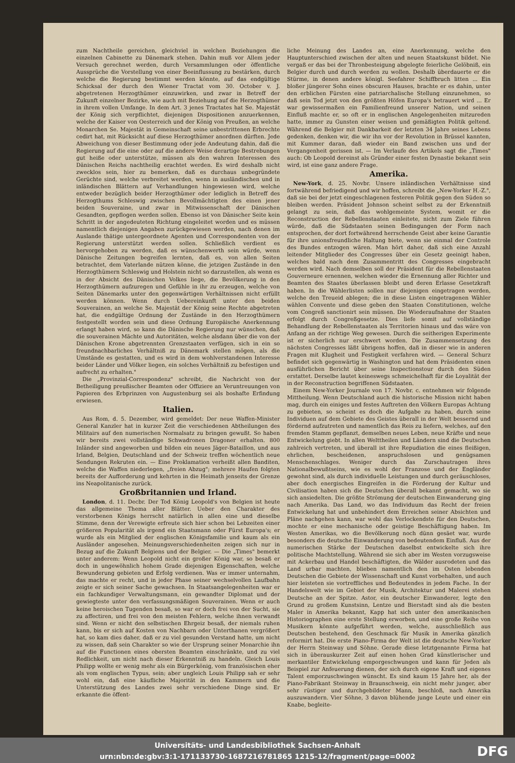zum Nachtheile gereichen, gleichviel in welchen Beziehungen die einzelnen Cabinette zu Dänemark stehen. Dahin muß vor Allem jeder Versuch gerechnet werden, durch Versammlungen oder öffentliche Aussprüche die Vorstellung von einer Beeinflussung zu bestärken, durch welche die Regierung bestimmt werden könnte, auf das endgültige Schicksal der durch den Wiener Tractat vom 30. October v. J. abgetretenen Herzogthümer einzuwirken, und zwar in Betreff der Zukunft einzelner Bezirke, wie auch mit Beziehung auf die Herzogthümer in ihrem vollen Umfange. In dem Art. 3 jenes Tractates hat Se. Majestät der König sich verpflichtet, diejenigen Dispositionen anzuerkennen, welche der Kaiser von Oesterreich und der König von Preußen, an welche Monarchen Se. Majestät in Gemeinschaft seine unbestrittenen Erbrechte cedirt hat, mit Rücksicht auf diese Herzogthümer anordnen dürften. Jede Abweichung von dieser Bestimmung oder jede Andeutung dahin, daß die Regierung auf die eine oder auf die andere Weise derartige Bestrebungen gut heiße oder unterstütze, müssen als den wahren Interessen des Dänischen Reichs nachtheilig erachtet werden. Es wird deshalb nicht zwecklos sein, hier zu bemerken, daß es durchaus unbegründete Gerüchte sind, welche verbreitet werden, wenn in ausländischen und in inländischen Blättern auf Verhandlungen hingewiesen wird, welche entweder bezüglich beider Herzogthümer oder lediglich in Betreff des Herzogthums Schleswig zwischen Bevollmächtigten des einen jener beiden Souveraine, und zwar in Mitwissenschaft der Dänischen Gesandten, gepflogen werden sollen. Ebenso ist von Dänischer Seite kein Schritt in der angedeuteten Richtung eingeleitet worden und es müssen namentlich diejenigen Angaben zurückgewiesen werden, nach denen im Auslande thätige untergeordnete Agenten und Correspondenten von der Regierung unterstützt werden sollen. Schließlich verdient es hervorgehoben zu werden, daß es wünschenwerth sein würde, wenn Dänische Zeitungen begreifen lernten, daß es, von allen Seiten betrachtet, dem Vaterlande nützen könne, die jetzigen Zustände in den Herzogthümern Schleswig und Holstein nicht so darzustellen, als wenn es in der Absicht des Dänischen Volkes liege, die Bevölkerung in den Herzogthümern aufzuregen und Gefühle in ihr zu erzeugen, welche von Seiten Dänemarks unter den gegenwärtigen Verhältnissen nicht erfüllt werden können. Wenn durch Uebereinkunft unter den beiden Souverainen, an welche Se. Majestät der König seine Rechte abgetreten hat, die endgültige Ordnung der Zustände in den Herzogthümern festgestellt worden sein und diese Ordnung Europäische Anerkennung erlangt haben wird, so kann die Dänische Regierung nur wünschen, daß die souverainen Mächte und Autoritäten, welche alsdann über die von der Dänischen Krone abgetrennten Grenzstaaten verfügen, sich in ein so freundnachbarliches Verhältniß zu Dänemark stellen mögen, als die Umstände es gestatten, und es wird in dem wohlverstandenen Interesse beider Länder und Völker liegen, ein solches Verhältniß zu befestigen und aufrecht zu erhalten."
Die „Provinzial-Correspondenz" schreibt, die Nachricht von der Betheiligung preußischer Beamten oder Offiziere an Veruntreuungen von Papieren des Erbprinzen von Augustenburg sei als boshafte Erfindung erwiesen.
Italien.
Aus Rom, d. 5. Dezember, wird gemeldet: Der neue Waffen-Minister General Kanzler hat in kurzer Zeit die verschiedenen Abtheilungen des Militairs auf den numerischen Normalsatz zu bringen gewußt. So haben wir bereits zwei vollständige Schwadronen Dragoner erhalten. 800 Inländer sind angeworben und bilden ein neues Jäger-Bataillon, und aus Irland, Belgien, Deutschland und der Schweiz treffen wöchentlich neue Sendungen Rekruten ein. — Eine Proklamation verheißt allen Banditen, welche die Waffen niederlegen, „freien Abzug"; mehrere Haufen folgten bereits der Aufforderung und kehrten in die Heimath jenseits der Grenze ins Neapolitanische zurück.
Großbritannien und Irland.
London, d. 11. Decbr. Der Tod König Leopold's von Belgien ist heute das allgemeine Thema aller Blätter. Ueber den Charakter des verstorbenen Königs herrscht natürlich in allen eine und dieselbe Stimme, denn der Verewigte erfreute sich hier schon bei Lebzeiten einer größeren Popularität als irgend ein Staatsmann oder Fürst Europa's; er wurde als ein Mitglied der englischen Königsfamilie und kaum als ein Ausländer angesehen. Meinungsverschiedenheiten zeigen sich nur in Bezug auf die Zukunft Belgiens und der Belgier. — Die „Times" bemerkt unter anderem: Wenn Leopold nicht ein großer König war, so besaß er doch in ungewöhnlich hohem Grade diejenigen Eigenschaften, welche Bewunderung gebieten und Erfolg verdienen. Was er immer unternahm, das machte er recht, und in jeder Phase seiner wechselvollen Laufbahn zeigte er sich seiner Sache gewachsen. In Staatsangelegenheiten war er ein fachkundiger Verwaltungsmann, ein gewandter Diplomat und der gewiegteste unter den verfassungsmäßigen Souverainen. Wenn er auch keine heroischen Tugenden besaß, so war er doch frei von der Sucht, sie zu affectiren, und frei von den meisten Fehlern, welche ihnen verwandt sind. Wenn er nicht den selbstischen Ehrgeiz besaß, der niemals ruhen kann, bis er sich auf Kosten von Nachbarn oder Unterthanen vergrößert hat, so kam dies daher, daß er zu viel gesunden Verstand hatte, um nicht zu wissen, daß sein Charakter so wie der Ursprung seiner Monarchie ihn auf die Functionen eines obersten Beamten einschränkte, und zu viel Redlichkeit, um nicht nach dieser Erkenntniß zu handeln. Gleich Louis Philipp wollte er wenig mehr als ein Bürgerkönig, vom französischen eher als vom englischen Typus, sein; aber ungleich Louis Philipp sah er sehr wohl ein, daß eine käufliche Majorität in den Kammern und die Unterstützung des Landes zwei sehr verschiedene Dinge sind. Er erkannte die öffent-
liche Meinung des Landes an, eine Anerkennung, welche den Hauptunterschied zwischen der alten und neuen Staatskunst bildet. Nie vergaß er das bei der Thronbesteigung abgelegte feierliche Gelöbniß, ein Belgier durch und durch werden zu wollen. Deshalb überdauerte er die Stürme, in denen andere königl. Seefahrer Schiffbruch litten ... Ein bloßer jüngerer Sohn eines obscuren Hauses, brachte er es dahin, unter den erblichen Fürsten eine patriarchalische Stellung einzunehmen, so daß sein Tod jetzt von den größten Höfen Europa's betrauert wird ... Er war gewissermaßen ein Familienfreund unserer Nation, und seinen Einfluß machte er, so oft er in englischen Angelegenheiten mitzureden hatte, immer zu Gunsten einer weisen und gemäßigten Politik geltend. Während die Belgier mit Dankbarkeit der letzten 34 Jahre seines Lebens gedenken, denken wir, die wir ihn vor der Revolution in Brüssel kannten, mit Kummer daran, daß wieder ein Band zwischen uns und der Vergangenheit gerissen ist. — Im Verlaufe des Artikels sagt die „Times" auch: Ob Leopold dereinst als Gründer einer festen Dynastie bekannt sein wird, ist eine ganz andere Frage.
Amerika.
New-York, d. 25. Novbr. Unsere inländischen Verhältnisse sind fortwährend befriedigend und wir hoffen, schreibt die „New-Yorker H.-Z.", daß sie bei der jetzt eingeschlagenen festeren Politik gegen den Süden so bleiben werden. Präsident Johnson scheint selbst zu der Erkenntniß gelangt zu sein, daß das wohlgemeinte System, womit er die Reconstruction der Rebellenstaaten einleitete, nicht zum Ziele führen würde, daß die Südstaaten seinen Bedingungen der Form nach entsprochen, der dort fortwährend herrschende Geist aber keine Garantie für ihre unionsfreundliche Haltung biete, wenn sie einmal der Controle des Bundes entzogen wären. Man hört daher, daß sich eine Anzahl leitender Mitglieder des Congresses über ein Gesetz geeinigt haben, welches bald nach dem Zusammentritt des Congresses eingebracht werden wird. Nach demselben soll der Präsident für die Rebellenstaaten Gouverneure ernennen, welchen wieder die Ernennung aller Richter und Beamten des Staates überlassen bleibt und deren Erlasse Gesetzkraft haben. In die Wählerlisten sollen nur diejenigen eingetragen werden, welche den Treueid ablegen; die in diese Listen eingetragenen Wähler wählen Convente und diese geben den Staaten Constitutionen, welche vom Congreß sanctionirt sein müssen. Die Wiederaufnahme der Staaten erfolgt durch Congreßgesetze. Dies liefe somit auf vollständige Behandlung der Rebellenstaaten als Territorien hinaus und das wäre von Anfang an der richtige Weg gewesen. Durch die seitherigen Experimente ist er sicherlich nur erschwert worden. Die Zusammensetzung des nächsten Congresses läßt übrigens hoffen, daß in dieser wie in anderen Fragen mit Klugheit und Festigkeit verfahren wird. — General Schurz befindet sich gegenwärtig in Washington und hat dem Präsidenten einen ausführlichen Bericht über seine Inspectionstour durch den Süden erstattet. Derselbe lautet keineswegs schmeichelhaft für die Loyalität der in der Reconstruction begriffenen Südstaaten.
Einem New-Yorker Journale von 17. Novbr. c. entnehmen wir folgende Mittheilung. Wenn Deutschland auch die historische Mission nicht haben mag, durch ein einiges und festes Auftreten den Völkern Europas Achtung zu gebieten, so scheint es doch die Aufgabe zu haben, durch seine Individuen auf dem Gebiete des Geistes überall in der Welt bessernd und fördernd aufzutreten und namentlich das Reis zu liefern, welches, auf den fremden Stamm gepflanzt, demselben neues Leben, neue Kräfte und neue Entwickelung giebt. In allen Welttheilen und Ländern sind die Deutschen zahlreich vertreten, und überall ist ihre Repudiation die eines fleißigen, ehrlichen, bescheidenen, anspruchslosen und genügsamen Menschenschlages. Weniger durch das Zurschautragen ihres Nationalbewußtseins, wie es wohl der Franzose und der Engländer gewohnt sind, als durch individuelle Leistungen und durch geräuschloses, aber doch energisches Eingreifen in die Förderung der Kultur und Civilisation haben sich die Deutschen überall bekannt gemacht, wo sie sich ansiedelten. Die größte Strömung der deutschen Einwanderung ging nach Amerika. Das Land, wo das Individuum das Recht der freien Entwickelung hat und unbehindert dem Erreichen seiner Absichten und Pläne nachgehen kann, war wohl das Verlockendste für den Deutschen, mochte er eine mechanische oder geistige Beschäftigung haben. Im Westen Amerikas, wo die Bevölkerung noch dünn gesäet war, wurde besonders die deutsche Einwanderung von bedeutendem Einfluß. Aus der numerischen Stärke der Deutschen daselbst entwickelte sich ihre politische Machtstellung. Während sie sich aber im Westen vorzugsweise mit Ackerbau und Handel beschäftigten, die Wälder ausrodeten und das Land urbar machten, blieben namentlich den im Osten lebenden Deutschen die Gebiete der Wissenschaft und Kunst vorbehalten, und auch hier leisteten sie vortreffliches und Bedeutendes in jedem Fache. In der Handelswelt wie im Gebiet der Musik, Architektur und Malerei stehen Deutsche an der Spitze. Astor, ein deutscher Einwanderer, legte den Grund zu großem Kunstsinn, Lentze und Bierstadt sind als die besten Maler in Amerika bekannt, Kapp hat sich unter den amerikanischen Historiographen eine erste Stellung erworben, und eine große Reihe von Musikern könnte aufgeführt werden, welche, ausschließlich aus Deutschen bestehend, den Geschmack für Musik in Amerika gänzlich reformirt hat. Die erste Piano-Firma der Welt ist die deutsche New-Yorker der Herrn Steinway und Söhne. Gerade diese letztgenannte Firma hat sich in überauskurzer Zeit auf einen hohen Grad künstlerischer und merkantiler Entwickelung emporgeschwungen und kann für Jeden als Beispiel zur Anfeuerung dienen, der sich durch eigene Kraft und eigenes Talent emporzuschwingen wünscht. Es sind kaum 15 Jahre her, als der Piano-Fabrikant Steinway in Braunschweig, ein nicht mehr junger, aber sehr rüstiger und durchgebildeter Mann, beschloß, nach Amerika auszuwandern. Vier Söhne, 3 davon blühende junge Leute und einer ein Knabe, begleite-
Universitäts- und Landesbibliothek Sachsen-Anhalt
urn:nbn:de:gbv:3:1-171133730-1687216781865 1215-12/fragment/page=0002
DFG